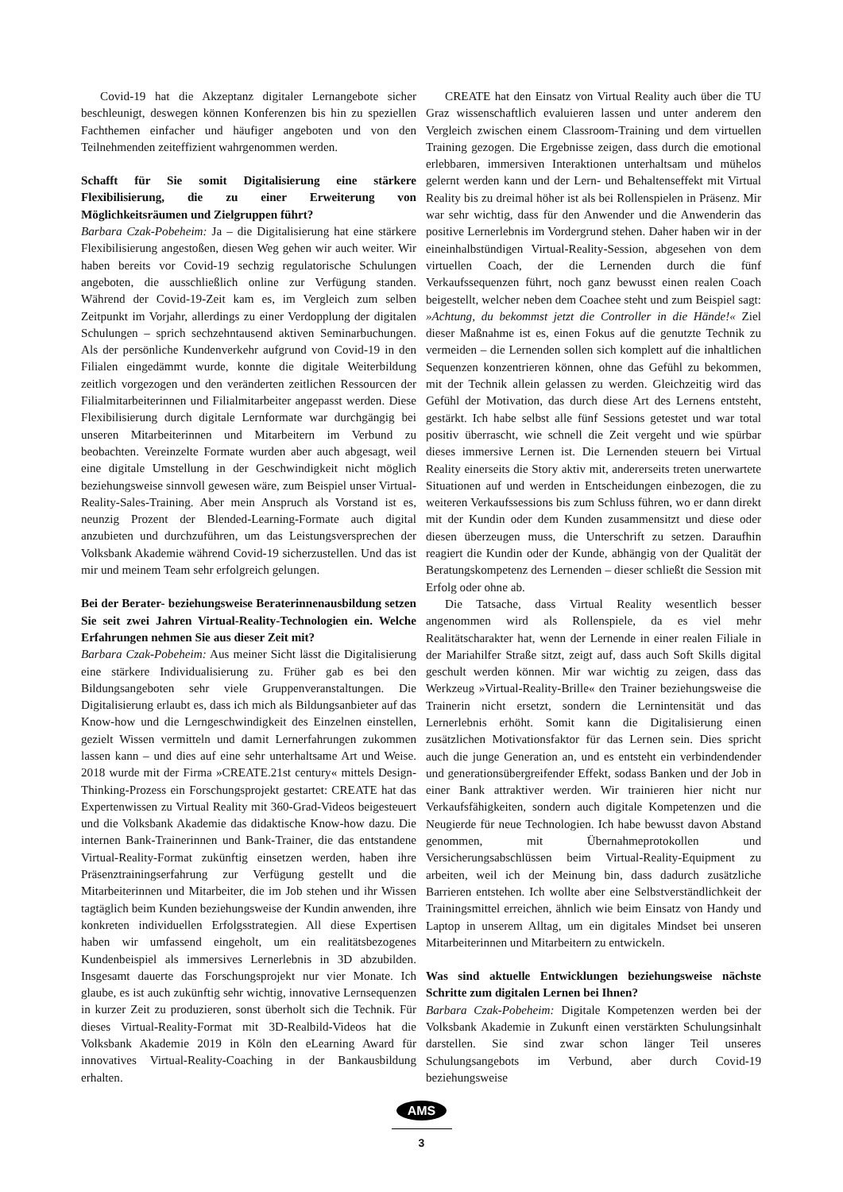Covid-19 hat die Akzeptanz digitaler Lernangebote sicher beschleunigt, deswegen können Konferenzen bis hin zu speziellen Fachthemen einfacher und häufiger angeboten und von den Teilnehmenden zeiteffizient wahrgenommen werden.
Schafft für Sie somit Digitalisierung eine stärkere Flexibilisierung, die zu einer Erweiterung von Möglichkeitsräumen und Zielgruppen führt?
Barbara Czak-Pobeheim: Ja – die Digitalisierung hat eine stärkere Flexibilisierung angestoßen, diesen Weg gehen wir auch weiter. Wir haben bereits vor Covid-19 sechzig regulatorische Schulungen angeboten, die ausschließlich online zur Verfügung standen. Während der Covid-19-Zeit kam es, im Vergleich zum selben Zeitpunkt im Vorjahr, allerdings zu einer Verdopplung der digitalen Schulungen – sprich sechzehntausend aktiven Seminarbuchungen. Als der persönliche Kundenverkehr aufgrund von Covid-19 in den Filialen eingedämmt wurde, konnte die digitale Weiterbildung zeitlich vorgezogen und den veränderten zeitlichen Ressourcen der Filialmitarbeiterinnen und Filialmitarbeiter angepasst werden. Diese Flexibilisierung durch digitale Lernformate war durchgängig bei unseren Mitarbeiterinnen und Mitarbeitern im Verbund zu beobachten. Vereinzelte Formate wurden aber auch abgesagt, weil eine digitale Umstellung in der Geschwindigkeit nicht möglich beziehungsweise sinnvoll gewesen wäre, zum Beispiel unser Virtual-Reality-Sales-Training. Aber mein Anspruch als Vorstand ist es, neunzig Prozent der Blended-Learning-Formate auch digital anzubieten und durchzuführen, um das Leistungsversprechen der Volksbank Akademie während Covid-19 sicherzustellen. Und das ist mir und meinem Team sehr erfolgreich gelungen.
Bei der Berater- beziehungsweise Beraterinnenausbildung setzen Sie seit zwei Jahren Virtual-Reality-Technologien ein. Welche Erfahrungen nehmen Sie aus dieser Zeit mit?
Barbara Czak-Pobeheim: Aus meiner Sicht lässt die Digitalisierung eine stärkere Individualisierung zu. Früher gab es bei den Bildungsangeboten sehr viele Gruppenveranstaltungen. Die Digitalisierung erlaubt es, dass ich mich als Bildungsanbieter auf das Know-how und die Lerngeschwindigkeit des Einzelnen einstellen, gezielt Wissen vermitteln und damit Lernerfahrungen zukommen lassen kann – und dies auf eine sehr unterhaltsame Art und Weise. 2018 wurde mit der Firma »CREATE.21st century« mittels Design-Thinking-Prozess ein Forschungsprojekt gestartet: CREATE hat das Expertenwissen zu Virtual Reality mit 360-Grad-Videos beigesteuert und die Volksbank Akademie das didaktische Know-how dazu. Die internen Bank-Trainerinnen und Bank-Trainer, die das entstandene Virtual-Reality-Format zukünftig einsetzen werden, haben ihre Präsenztrainingserfahrung zur Verfügung gestellt und die Mitarbeiterinnen und Mitarbeiter, die im Job stehen und ihr Wissen tagtäglich beim Kunden beziehungsweise der Kundin anwenden, ihre konkreten individuellen Erfolgsstrategien. All diese Expertisen haben wir umfassend eingeholt, um ein realitätsbezogenes Kundenbeispiel als immersives Lernerlebnis in 3D abzubilden. Insgesamt dauerte das Forschungsprojekt nur vier Monate. Ich glaube, es ist auch zukünftig sehr wichtig, innovative Lernsequenzen in kurzer Zeit zu produzieren, sonst überholt sich die Technik. Für dieses Virtual-Reality-Format mit 3D-Realbild-Videos hat die Volksbank Akademie 2019 in Köln den eLearning Award für innovatives Virtual-Reality-Coaching in der Bankausbildung erhalten.
CREATE hat den Einsatz von Virtual Reality auch über die TU Graz wissenschaftlich evaluieren lassen und unter anderem den Vergleich zwischen einem Classroom-Training und dem virtuellen Training gezogen. Die Ergebnisse zeigen, dass durch die emotional erlebbaren, immersiven Interaktionen unterhaltsam und mühelos gelernt werden kann und der Lern- und Behaltenseffekt mit Virtual Reality bis zu dreimal höher ist als bei Rollenspielen in Präsenz. Mir war sehr wichtig, dass für den Anwender und die Anwenderin das positive Lernerlebnis im Vordergrund stehen. Daher haben wir in der eineinhalbstündigen Virtual-Reality-Session, abgesehen von dem virtuellen Coach, der die Lernenden durch die fünf Verkaufssequenzen führt, noch ganz bewusst einen realen Coach beigestellt, welcher neben dem Coachee steht und zum Beispiel sagt: »Achtung, du bekommst jetzt die Controller in die Hände!« Ziel dieser Maßnahme ist es, einen Fokus auf die genutzte Technik zu vermeiden – die Lernenden sollen sich komplett auf die inhaltlichen Sequenzen konzentrieren können, ohne das Gefühl zu bekommen, mit der Technik allein gelassen zu werden. Gleichzeitig wird das Gefühl der Motivation, das durch diese Art des Lernens entsteht, gestärkt. Ich habe selbst alle fünf Sessions getestet und war total positiv überrascht, wie schnell die Zeit vergeht und wie spürbar dieses immersive Lernen ist. Die Lernenden steuern bei Virtual Reality einerseits die Story aktiv mit, andererseits treten unerwartete Situationen auf und werden in Entscheidungen einbezogen, die zu weiteren Verkaufssessions bis zum Schluss führen, wo er dann direkt mit der Kundin oder dem Kunden zusammensitzt und diese oder diesen überzeugen muss, die Unterschrift zu setzen. Daraufhin reagiert die Kundin oder der Kunde, abhängig von der Qualität der Beratungskompetenz des Lernenden – dieser schließt die Session mit Erfolg oder ohne ab.
Die Tatsache, dass Virtual Reality wesentlich besser angenommen wird als Rollenspiele, da es viel mehr Realitätscharakter hat, wenn der Lernende in einer realen Filiale in der Mariahilfer Straße sitzt, zeigt auf, dass auch Soft Skills digital geschult werden können. Mir war wichtig zu zeigen, dass das Werkzeug »Virtual-Reality-Brille« den Trainer beziehungsweise die Trainerin nicht ersetzt, sondern die Lernintensität und das Lernerlebnis erhöht. Somit kann die Digitalisierung einen zusätzlichen Motivationsfaktor für das Lernen sein. Dies spricht auch die junge Generation an, und es entsteht ein verbindendender und generationsübergreifender Effekt, sodass Banken und der Job in einer Bank attraktiver werden. Wir trainieren hier nicht nur Verkaufsfähigkeiten, sondern auch digitale Kompetenzen und die Neugierde für neue Technologien. Ich habe bewusst davon Abstand genommen, mit Übernahmeprotokollen und Versicherungsabschlüssen beim Virtual-Reality-Equipment zu arbeiten, weil ich der Meinung bin, dass dadurch zusätzliche Barrieren entstehen. Ich wollte aber eine Selbstverständlichkeit der Trainingsmittel erreichen, ähnlich wie beim Einsatz von Handy und Laptop in unserem Alltag, um ein digitales Mindset bei unseren Mitarbeiterinnen und Mitarbeitern zu entwickeln.
Was sind aktuelle Entwicklungen beziehungsweise nächste Schritte zum digitalen Lernen bei Ihnen?
Barbara Czak-Pobeheim: Digitale Kompetenzen werden bei der Volksbank Akademie in Zukunft einen verstärkten Schulungsinhalt darstellen. Sie sind zwar schon länger Teil unseres Schulungsangebots im Verbund, aber durch Covid-19 beziehungsweise
AMS
3